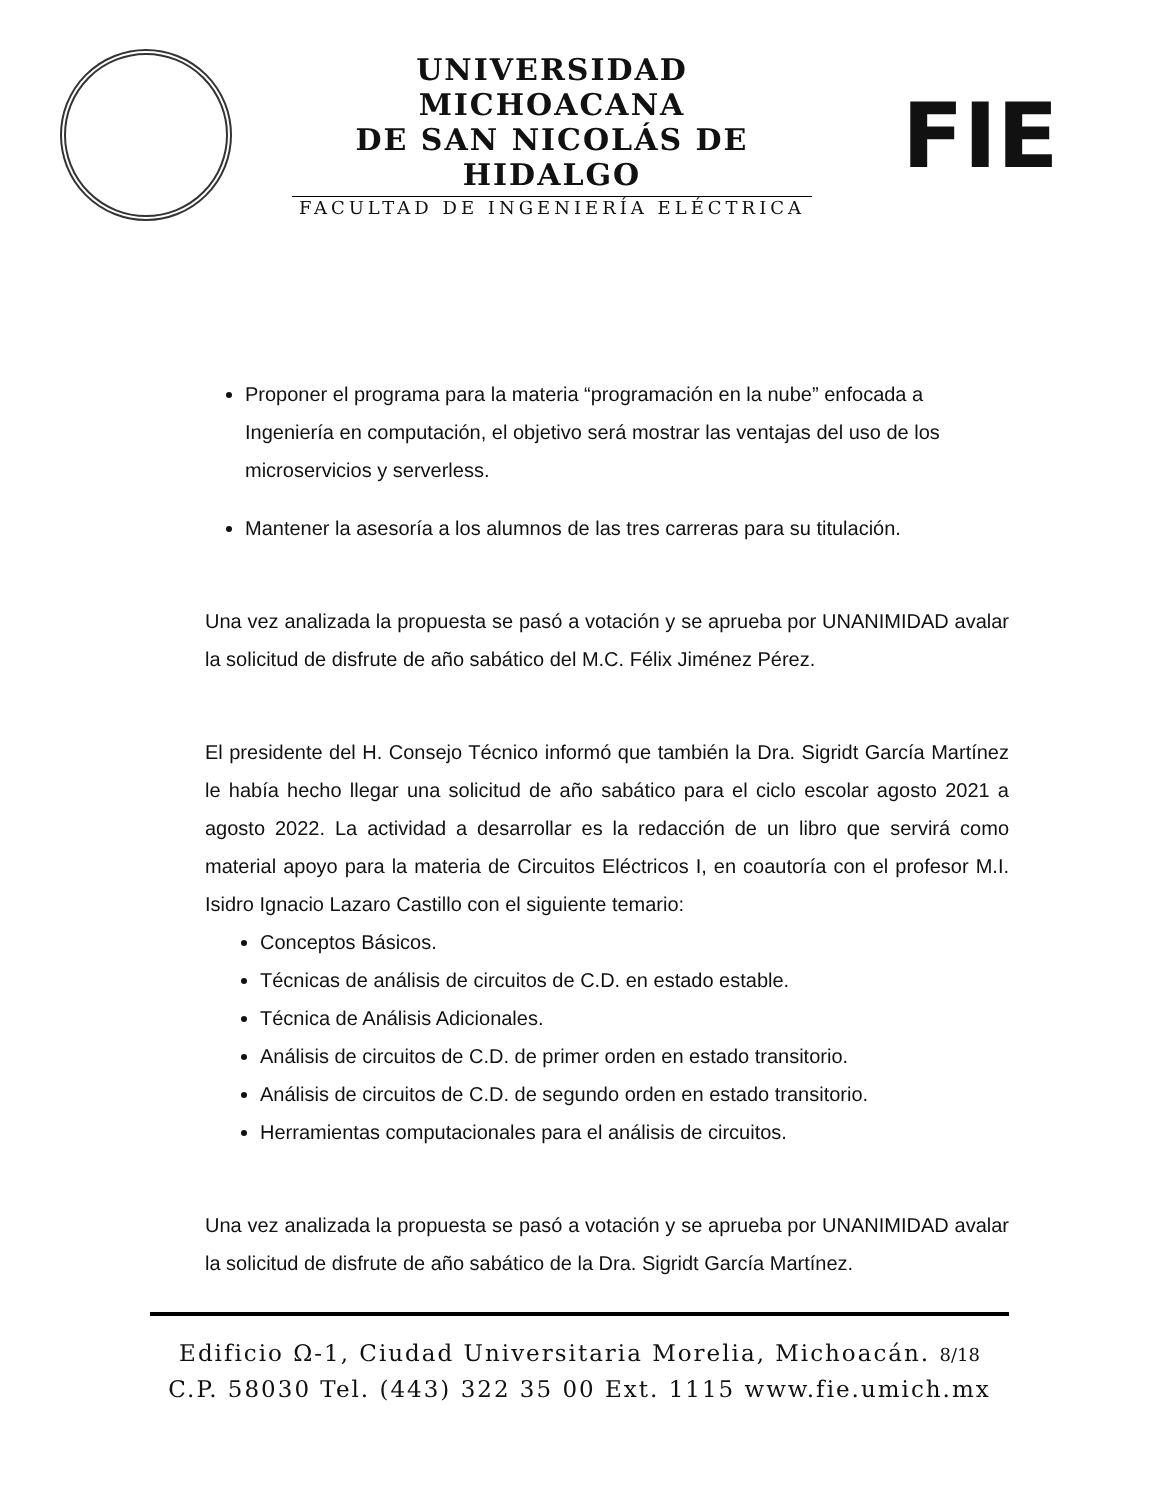UNIVERSIDAD MICHOACANA
DE SAN NICOLÁS DE HIDALGO
FACULTAD DE INGENIERÍA ELÉCTRICA
FIE
Proponer el programa para la materia “programación en la nube” enfocada a Ingeniería en computación, el objetivo será mostrar las ventajas del uso de los microservicios y serverless.
Mantener la asesoría a los alumnos de las tres carreras para su titulación.
Una vez analizada la propuesta se pasó a votación y se aprueba por UNANIMIDAD avalar la solicitud de disfrute de año sabático del M.C. Félix Jiménez Pérez.
El presidente del H. Consejo Técnico informó que también la Dra. Sigridt García Martínez le había hecho llegar una solicitud de año sabático para el ciclo escolar agosto 2021 a agosto 2022. La actividad a desarrollar es la redacción de un libro que servirá como material apoyo para la materia de Circuitos Eléctricos I, en coautoría con el profesor M.I. Isidro Ignacio Lazaro Castillo con el siguiente temario:
Conceptos Básicos.
Técnicas de análisis de circuitos de C.D. en estado estable.
Técnica de Análisis Adicionales.
Análisis de circuitos de C.D. de primer orden en estado transitorio.
Análisis de circuitos de C.D. de segundo orden en estado transitorio.
Herramientas computacionales para el análisis de circuitos.
Una vez analizada la propuesta se pasó a votación y se aprueba por UNANIMIDAD avalar la solicitud de disfrute de año sabático de la Dra. Sigridt García Martínez.
Edificio Ω-1, Ciudad Universitaria Morelia, Michoacán. 8/18
C.P. 58030 Tel. (443) 322 35 00 Ext. 1115 www.fie.umich.mx